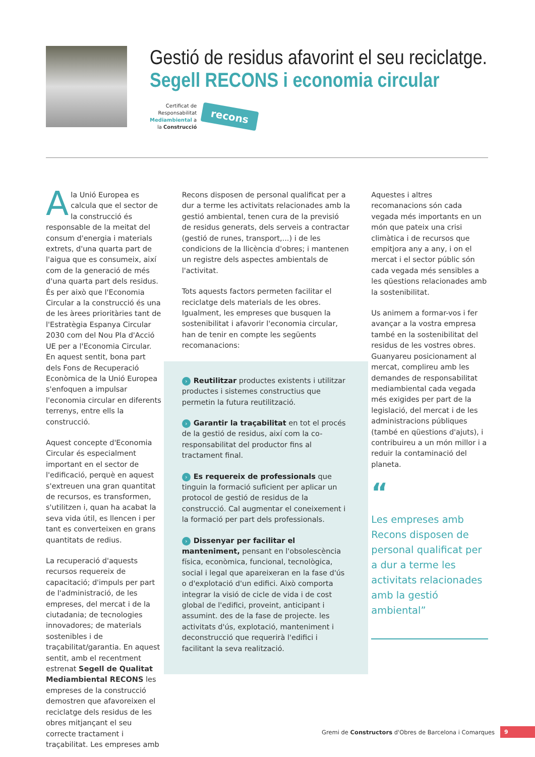Gestió de residus afavorint el seu reciclatge.
Segell RECONS i economia circular
Certificat de
Responsabilitat
Mediambiental a
la Construcció
recons
Ala Unió Europea es calcula que el sector de la construcció és responsable de la meitat del consum d'energia i materials extrets, d'una quarta part de l'aigua que es consumeix, així com de la generació de més d'una quarta part dels residus. És per això que l'Economia Circular a la construcció és una de les àrees prioritàries tant de l'Estratègia Espanya Circular 2030 com del Nou Pla d'Acció UE per a l'Economia Circular. En aquest sentit, bona part dels Fons de Recuperació Econòmica de la Unió Europea s'enfoquen a impulsar l'economia circular en diferents terrenys, entre ells la construcció.
Aquest concepte d'Economia Circular és especialment important en el sector de l'edificació, perquè en aquest s'extreuen una gran quantitat de recursos, es transformen, s'utilitzen i, quan ha acabat la seva vida útil, es llencen i per tant es converteixen en grans quantitats de redius.
La recuperació d'aquests recursos requereix de capacitació; d'impuls per part de l'administració, de les empreses, del mercat i de la ciutadania; de tecnologies innovadores; de materials sostenibles i de traçabilitat/garantia. En aquest sentit, amb el recentment estrenat Segell de Qualitat Mediambiental RECONS les empreses de la construcció demostren que afavoreixen el reciclatge dels residus de les obres mitjançant el seu correcte tractament i traçabilitat. Les empreses amb
Recons disposen de personal qualificat per a dur a terme les activitats relacionades amb la gestió ambiental, tenen cura de la previsió de residus generats, dels serveis a contractar (gestió de runes, transport,...) i de les condicions de la llicència d'obres; i mantenen un registre dels aspectes ambientals de l'activitat.
Tots aquests factors permeten facilitar el reciclatge dels materials de les obres. Igualment, les empreses que busquen la sostenibilitat i afavorir l'economia circular, han de tenir en compte les següents recomanacions:
› Reutilitzar productes existents i utilitzar productes i sistemes constructius que permetin la futura reutilització.
› Garantir la traçabilitat en tot el procés de la gestió de residus, així com la co-responsabilitat del productor fins al tractament final.
› Es requereix de professionals que tinguin la formació suficient per aplicar un protocol de gestió de residus de la construcció. Cal augmentar el coneixement i la formació per part dels professionals.
› Dissenyar per facilitar el manteniment, pensant en l'obsolescència física, econòmica, funcional, tecnològica, social i legal que apareixeran en la fase d'ús o d'explotació d'un edifici. Això comporta integrar la visió de cicle de vida i de cost global de l'edifici, proveint, anticipant i assumint. des de la fase de projecte. les activitats d'ús, explotació, manteniment i deconstrucció que requerirà l'edifici i facilitant la seva realització.
Aquestes i altres recomanacions són cada vegada més importants en un món que pateix una crisi climàtica i de recursos que empitjora any a any, i on el mercat i el sector públic són cada vegada més sensibles a les qüestions relacionades amb la sostenibilitat.
Us animem a formar-vos i fer avançar a la vostra empresa també en la sostenibilitat del residus de les vostres obres. Guanyareu posicionament al mercat, complireu amb les demandes de responsabilitat mediambiental cada vegada més exigides per part de la legislació, del mercat i de les administracions públiques (també en qüestions d'ajuts), i contribuireu a un món millor i a reduir la contaminació del planeta.
“
Les empreses amb Recons disposen de personal qualificat per a dur a terme les activitats relacionades amb la gestió ambiental”
Gremi de Constructors d'Obres de Barcelona i Comarques
9